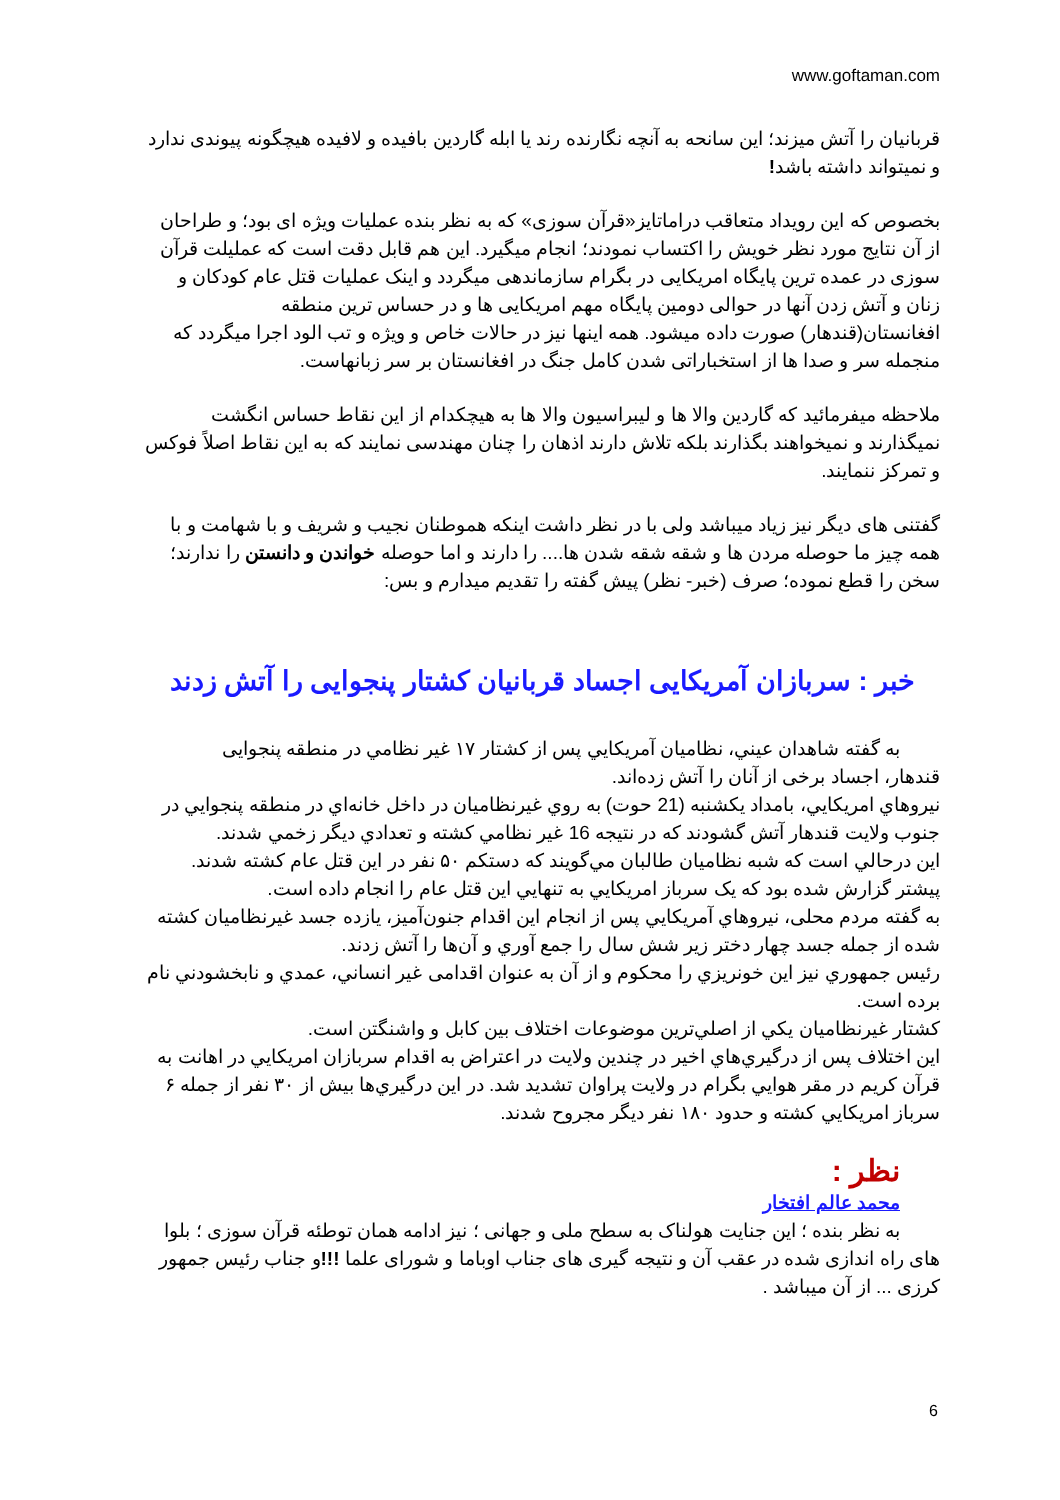www.goftaman.com
قربانیان را آتش میزند؛ این سانحه به آنچه نگارنده رند یا ابله گاردین بافیده و لافیده هیچگونه پیوندی ندارد و نمیتواند داشته باشد!
بخصوص که این رویداد متعاقب دراماتایز«قرآن سوزی» که به نظر بنده عملیات ویژه ای بود؛ و طراحان از آن نتایج مورد نظر خویش را اکتساب نمودند؛ انجام میگیرد. این هم قابل دقت است که عملیلت قرآن سوزی در عمده ترین پایگاه امریکایی در بگرام سازماندهی میگردد و اینک عملیات قتل عام کودکان و زنان و آتش زدن آنها در حوالی دومین پایگاه مهم امریکایی ها و در حساس ترین منطقه افغانستان(قندهار) صورت داده میشود. همه اینها نیز در حالات خاص و ویژه و تب الود اجرا میگردد که منجمله سر و صدا ها از استخباراتی شدن کامل جنگ در افغانستان بر سر زبانهاست.
ملاحظه میفرمائید که گاردین والا ها و لیبراسیون والا ها به هیچکدام از این نقاط حساس انگشت نمیگذارند و نمیخواهند بگذارند بلکه تلاش دارند اذهان را چنان مهندسی نمایند که به این نقاط اصلاً فوکس و تمرکز ننمایند.
گفتنی های دیگر نیز زیاد میباشد ولی با در نظر داشت اینکه هموطنان نجیب و شریف و با شهامت و با همه چیز ما حوصله مردن ها و شقه شقه شدن ها.... را دارند و اما حوصله خواندن و دانستن را ندارند؛ سخن را قطع نموده؛ صرف (خبر- نظر) پیش گفته را تقدیم میدارم و بس:
خبر : سربازان آمریکایی اجساد قربانیان کشتار پنجوایی را آتش زدند
به گفته شاهدان عيني، نظاميان آمريکايي پس از کشتار ۱۷ غير نظامي در منطقه پنجوايی
قندهار، اجساد برخی از آنان را آتش زده‌اند.
نيروهاي امريکايي، بامداد يکشنبه (21 حوت) به روي غيرنظاميان در داخل خانه‌اي در منطقه پنجوايي در جنوب ولايت قندهار آتش گشودند که در نتيجه 16 غير نظامي کشته و تعدادي ديگر زخمي شدند.
اين درحالي است که شبه نظاميان طالبان مي‌گويند که دستکم ۵۰ نفر در اين قتل عام کشته شدند.
پيشتر گزارش شده بود که يک سرباز امريکايي به تنهايي اين قتل عام را انجام داده است.
به گفته مردم محلی، نيروهاي آمريکايي پس از انجام اين اقدام جنون‌آميز، يازده جسد غيرنظاميان کشته شده از جمله جسد چهار دختر زير شش سال را جمع آوري و آن‌ها را آتش زدند.
رئيس جمهوري نيز اين خونريزي را محکوم و از آن به عنوان اقدامی غير انساني، عمدي و نابخشودني نام برده است.
کشتار غيرنظاميان يکي از اصلي‌ترين موضوعات اختلاف بين کابل و واشنگتن است.
اين اختلاف پس از درگيري‌هاي اخير در چندين ولايت در اعتراض به اقدام سربازان امريکايي در اهانت به قرآن کريم در مقر هوايي بگرام در ولايت پراوان تشديد شد. در اين درگيري‌ها بيش از ۳۰ نفر از جمله ۶ سرباز امريکايي کشته و حدود ۱۸۰ نفر ديگر مجروح شدند.
نظر :
محمد عالم افتخار
به نظر بنده ؛ این جنایت هولناک به سطح ملی و جهانی ؛ نیز ادامه همان توطئه قرآن سوزی ؛ بلوا های راه اندازی شده در عقب آن و نتیجه گیری های جناب اوباما و شورای علما !!!و جناب رئیس جمهور کرزی ... از آن میباشد .
6